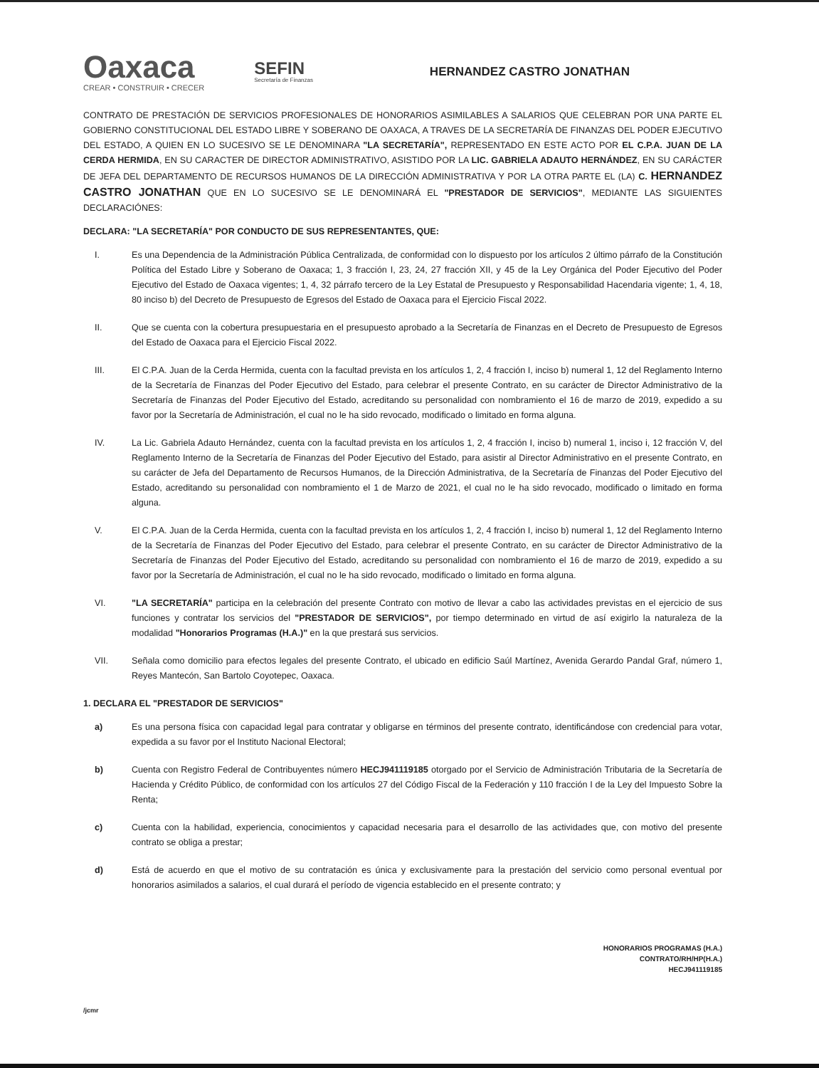Oaxaca
CREAR • CONSTRUIR • CRECER
SEFIN
Secretaría de Finanzas
HERNANDEZ CASTRO JONATHAN
CONTRATO DE PRESTACIÓN DE SERVICIOS PROFESIONALES DE HONORARIOS ASIMILABLES A SALARIOS QUE CELEBRAN POR UNA PARTE EL GOBIERNO CONSTITUCIONAL DEL ESTADO LIBRE Y SOBERANO DE OAXACA, A TRAVES DE LA SECRETARÍA DE FINANZAS DEL PODER EJECUTIVO DEL ESTADO, A QUIEN EN LO SUCESIVO SE LE DENOMINARA "LA SECRETARÍA", REPRESENTADO EN ESTE ACTO POR EL C.P.A. JUAN DE LA CERDA HERMIDA, EN SU CARACTER DE DIRECTOR ADMINISTRATIVO, ASISTIDO POR LA LIC. GABRIELA ADAUTO HERNÁNDEZ, EN SU CARÁCTER DE JEFA DEL DEPARTAMENTO DE RECURSOS HUMANOS DE LA DIRECCIÓN ADMINISTRATIVA Y POR LA OTRA PARTE EL (LA) C. HERNANDEZ CASTRO JONATHAN QUE EN LO SUCESIVO SE LE DENOMINARÁ EL "PRESTADOR DE SERVICIOS", MEDIANTE LAS SIGUIENTES DECLARACIÓNES:
DECLARA: "LA SECRETARÍA" POR CONDUCTO DE SUS REPRESENTANTES, QUE:
I. Es una Dependencia de la Administración Pública Centralizada, de conformidad con lo dispuesto por los artículos 2 último párrafo de la Constitución Política del Estado Libre y Soberano de Oaxaca; 1, 3 fracción I, 23, 24, 27 fracción XII, y 45 de la Ley Orgánica del Poder Ejecutivo del Poder Ejecutivo del Estado de Oaxaca vigentes; 1, 4, 32 párrafo tercero de la Ley Estatal de Presupuesto y Responsabilidad Hacendaria vigente; 1, 4, 18, 80 inciso b) del Decreto de Presupuesto de Egresos del Estado de Oaxaca para el Ejercicio Fiscal 2022.
II. Que se cuenta con la cobertura presupuestaria en el presupuesto aprobado a la Secretaría de Finanzas en el Decreto de Presupuesto de Egresos del Estado de Oaxaca para el Ejercicio Fiscal 2022.
III. El C.P.A. Juan de la Cerda Hermida, cuenta con la facultad prevista en los artículos 1, 2, 4 fracción I, inciso b) numeral 1, 12 del Reglamento Interno de la Secretaría de Finanzas del Poder Ejecutivo del Estado, para celebrar el presente Contrato, en su carácter de Director Administrativo de la Secretaría de Finanzas del Poder Ejecutivo del Estado, acreditando su personalidad con nombramiento el 16 de marzo de 2019, expedido a su favor por la Secretaría de Administración, el cual no le ha sido revocado, modificado o limitado en forma alguna.
IV. La Lic. Gabriela Adauto Hernández, cuenta con la facultad prevista en los artículos 1, 2, 4 fracción I, inciso b) numeral 1, inciso i, 12 fracción V, del Reglamento Interno de la Secretaría de Finanzas del Poder Ejecutivo del Estado, para asistir al Director Administrativo en el presente Contrato, en su carácter de Jefa del Departamento de Recursos Humanos, de la Dirección Administrativa, de la Secretaría de Finanzas del Poder Ejecutivo del Estado, acreditando su personalidad con nombramiento el 1 de Marzo de 2021, el cual no le ha sido revocado, modificado o limitado en forma alguna.
V. El C.P.A. Juan de la Cerda Hermida, cuenta con la facultad prevista en los artículos 1, 2, 4 fracción I, inciso b) numeral 1, 12 del Reglamento Interno de la Secretaría de Finanzas del Poder Ejecutivo del Estado, para celebrar el presente Contrato, en su carácter de Director Administrativo de la Secretaría de Finanzas del Poder Ejecutivo del Estado, acreditando su personalidad con nombramiento el 16 de marzo de 2019, expedido a su favor por la Secretaría de Administración, el cual no le ha sido revocado, modificado o limitado en forma alguna.
VI. "LA SECRETARÍA" participa en la celebración del presente Contrato con motivo de llevar a cabo las actividades previstas en el ejercicio de sus funciones y contratar los servicios del "PRESTADOR DE SERVICIOS", por tiempo determinado en virtud de así exigirlo la naturaleza de la modalidad "Honorarios Programas (H.A.)" en la que prestará sus servicios.
VII. Señala como domicilio para efectos legales del presente Contrato, el ubicado en edificio Saúl Martínez, Avenida Gerardo Pandal Graf, número 1, Reyes Mantecón, San Bartolo Coyotepec, Oaxaca.
1. DECLARA EL "PRESTADOR DE SERVICIOS"
a) Es una persona física con capacidad legal para contratar y obligarse en términos del presente contrato, identificándose con credencial para votar, expedida a su favor por el Instituto Nacional Electoral;
b) Cuenta con Registro Federal de Contribuyentes número HECJ941119185 otorgado por el Servicio de Administración Tributaria de la Secretaría de Hacienda y Crédito Público, de conformidad con los artículos 27 del Código Fiscal de la Federación y 110 fracción I de la Ley del Impuesto Sobre la Renta;
c) Cuenta con la habilidad, experiencia, conocimientos y capacidad necesaria para el desarrollo de las actividades que, con motivo del presente contrato se obliga a prestar;
d) Está de acuerdo en que el motivo de su contratación es única y exclusivamente para la prestación del servicio como personal eventual por honorarios asimilados a salarios, el cual durará el período de vigencia establecido en el presente contrato; y
HONORARIOS PROGRAMAS (H.A.)
CONTRATO/RH/HP(H.A.)
HECJ941119185
/jcmr